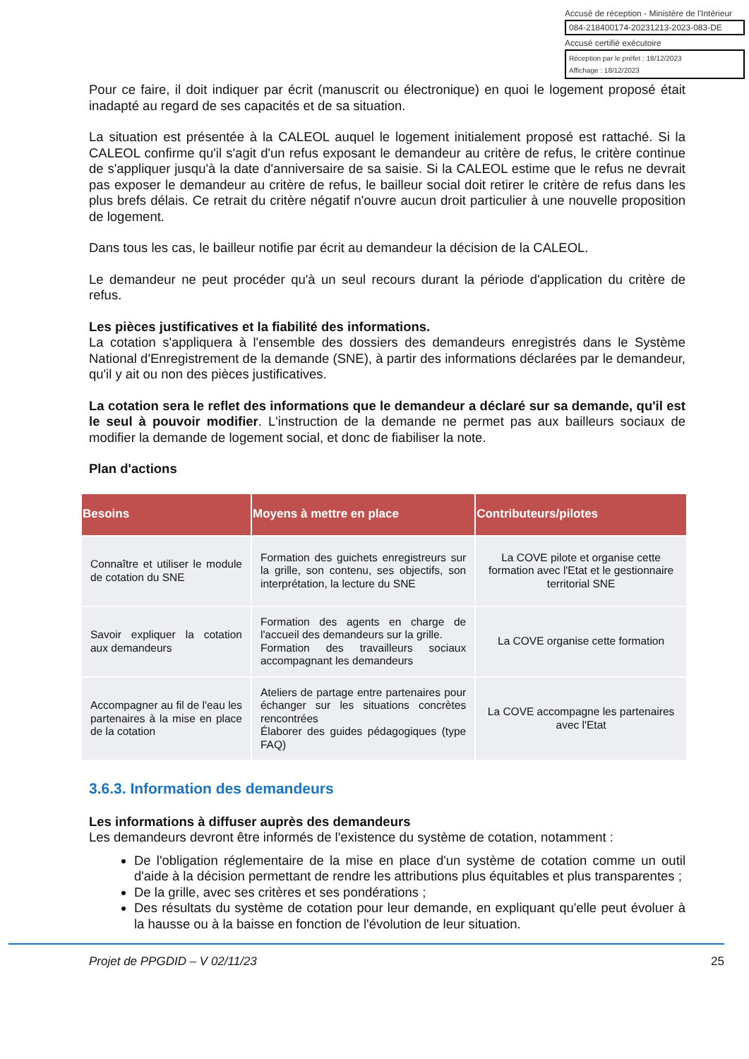Accusé de réception - Ministère de l'Intérieur
084-218400174-20231213-2023-083-DE
Accusé certifié exécutoire
Réception par le préfet : 18/12/2023
Affichage : 18/12/2023
Pour ce faire, il doit indiquer par écrit (manuscrit ou électronique) en quoi le logement proposé était inadapté au regard de ses capacités et de sa situation.
La situation est présentée à la CALEOL auquel le logement initialement proposé est rattaché. Si la CALEOL confirme qu'il s'agit d'un refus exposant le demandeur au critère de refus, le critère continue de s'appliquer jusqu'à la date d'anniversaire de sa saisie. Si la CALEOL estime que le refus ne devrait pas exposer le demandeur au critère de refus, le bailleur social doit retirer le critère de refus dans les plus brefs délais. Ce retrait du critère négatif n'ouvre aucun droit particulier à une nouvelle proposition de logement.
Dans tous les cas, le bailleur notifie par écrit au demandeur la décision de la CALEOL.
Le demandeur ne peut procéder qu'à un seul recours durant la période d'application du critère de refus.
Les pièces justificatives et la fiabilité des informations.
La cotation s'appliquera à l'ensemble des dossiers des demandeurs enregistrés dans le Système National d'Enregistrement de la demande (SNE), à partir des informations déclarées par le demandeur, qu'il y ait ou non des pièces justificatives.
La cotation sera le reflet des informations que le demandeur a déclaré sur sa demande, qu'il est le seul à pouvoir modifier. L'instruction de la demande ne permet pas aux bailleurs sociaux de modifier la demande de logement social, et donc de fiabiliser la note.
Plan d'actions
| Besoins | Moyens à mettre en place | Contributeurs/pilotes |
| --- | --- | --- |
| Connaître et utiliser le module de cotation du SNE | Formation des guichets enregistreurs sur la grille, son contenu, ses objectifs, son interprétation, la lecture du SNE | La COVE pilote et organise cette formation avec l'Etat et le gestionnaire territorial SNE |
| Savoir expliquer la cotation aux demandeurs | Formation des agents en charge de l'accueil des demandeurs sur la grille. Formation des travailleurs sociaux accompagnant les demandeurs | La COVE organise cette formation |
| Accompagner au fil de l'eau les partenaires à la mise en place de la cotation | Ateliers de partage entre partenaires pour échanger sur les situations concrètes rencontrées Élaborer des guides pédagogiques (type FAQ) | La COVE accompagne les partenaires avec l'Etat |
3.6.3. Information des demandeurs
Les informations à diffuser auprès des demandeurs
Les demandeurs devront être informés de l'existence du système de cotation, notamment :
De l'obligation réglementaire de la mise en place d'un système de cotation comme un outil d'aide à la décision permettant de rendre les attributions plus équitables et plus transparentes ;
De la grille, avec ses critères et ses pondérations ;
Des résultats du système de cotation pour leur demande, en expliquant qu'elle peut évoluer à la hausse ou à la baisse en fonction de l'évolution de leur situation.
Projet de PPGDID – V 02/11/23 25